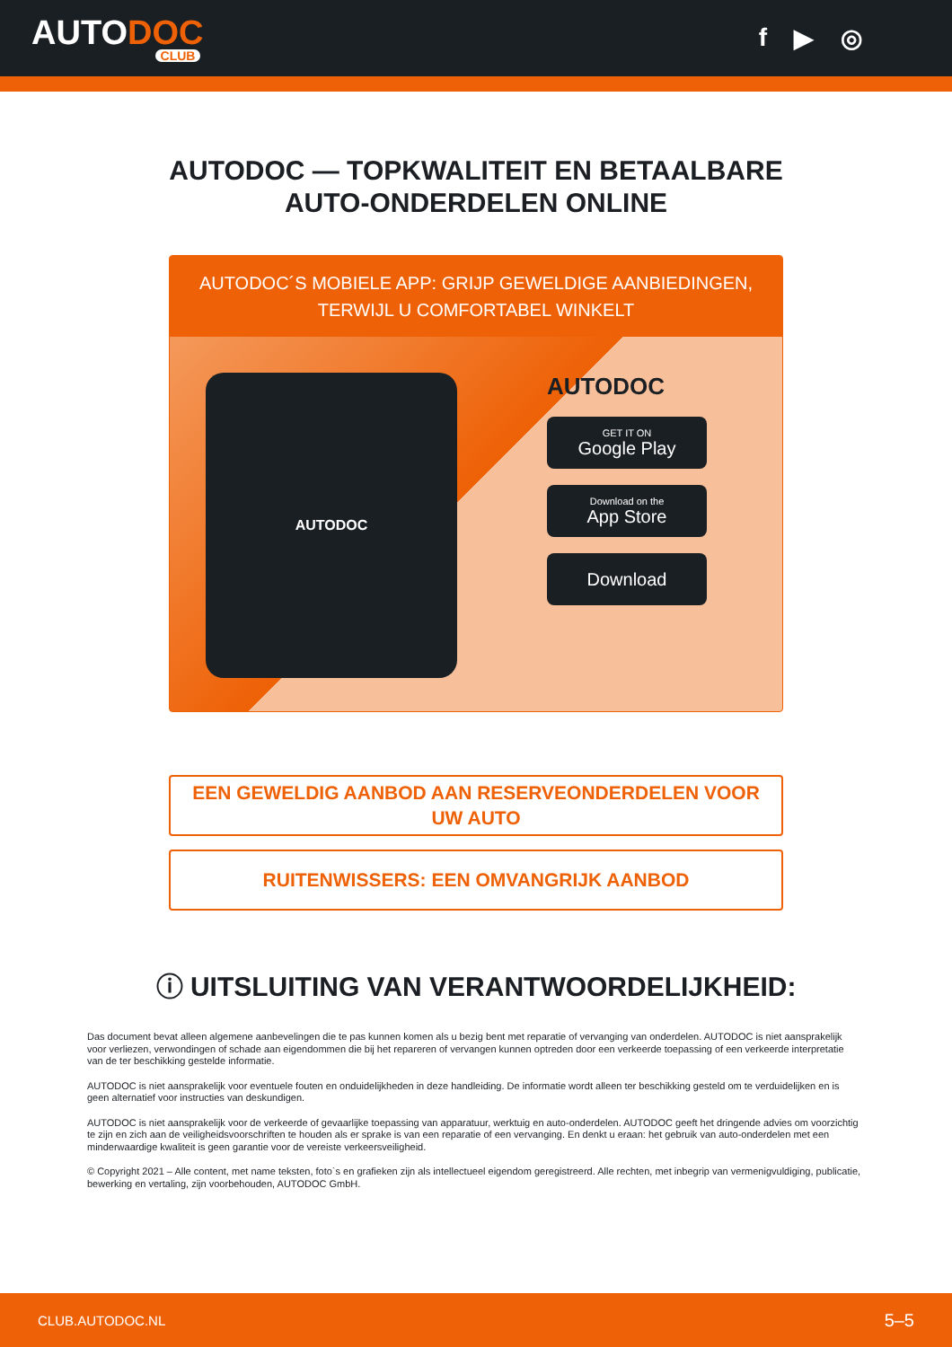AUTODOC
CLUB
f ▶ ◎
AUTODOC — TOPKWALITEIT EN BETAALBARE AUTO-ONDERDELEN ONLINE
AUTODOC´S MOBIELE APP: GRIJP GEWELDIGE AANBIEDINGEN, TERWIJL U COMFORTABEL WINKELT
AUTODOC
AUTODOC
GET IT ON
Google Play
Download on the
App Store
Download
EEN GEWELDIG AANBOD AAN RESERVEONDERDELEN VOOR UW AUTO
RUITENWISSERS: EEN OMVANGRIJK AANBOD
ⓘ UITSLUITING VAN VERANTWOORDELIJKHEID:
Das document bevat alleen algemene aanbevelingen die te pas kunnen komen als u bezig bent met reparatie of vervanging van onderdelen. AUTODOC is niet aansprakelijk voor verliezen, verwondingen of schade aan eigendommen die bij het repareren of vervangen kunnen optreden door een verkeerde toepassing of een verkeerde interpretatie van de ter beschikking gestelde informatie.
AUTODOC is niet aansprakelijk voor eventuele fouten en onduidelijkheden in deze handleiding. De informatie wordt alleen ter beschikking gesteld om te verduidelijken en is geen alternatief voor instructies van deskundigen.
AUTODOC is niet aansprakelijk voor de verkeerde of gevaarlijke toepassing van apparatuur, werktuig en auto-onderdelen. AUTODOC geeft het dringende advies om voorzichtig te zijn en zich aan de veiligheidsvoorschriften te houden als er sprake is van een reparatie of een vervanging. En denkt u eraan: het gebruik van auto-onderdelen met een minderwaardige kwaliteit is geen garantie voor de vereiste verkeersveiligheid.
© Copyright 2021 – Alle content, met name teksten, foto`s en grafieken zijn als intellectueel eigendom geregistreerd. Alle rechten, met inbegrip van vermenigvuldiging, publicatie, bewerking en vertaling, zijn voorbehouden, AUTODOC GmbH.
CLUB.AUTODOC.NL 5–5